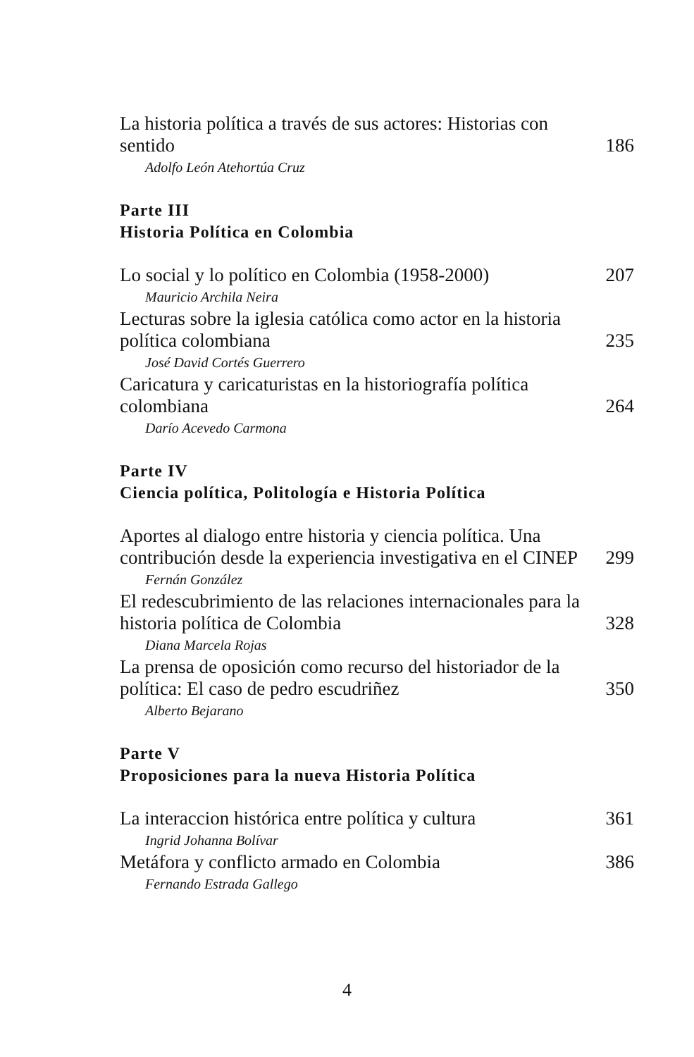La historia política a través de sus actores: Historias con sentido 186
Adolfo León Atehortúa Cruz
Parte III
Historia Política en Colombia
Lo social y lo político en Colombia (1958-2000) 207
Mauricio Archila Neira
Lecturas sobre la iglesia católica como actor en la historia política colombiana 235
José David Cortés Guerrero
Caricatura y caricaturistas en la historiografía política colombiana 264
Darío Acevedo Carmona
Parte IV
Ciencia política, Politología e Historia Política
Aportes al dialogo entre historia y ciencia política. Una contribución desde la experiencia investigativa en el CINEP 299
Fernán González
El redescubrimiento de las relaciones internacionales para la historia política de Colombia 328
Diana Marcela Rojas
La prensa de oposición como recurso del historiador de la política: El caso de pedro escudriñez 350
Alberto Bejarano
Parte V
Proposiciones para la nueva Historia Política
La interaccion histórica entre política y cultura 361
Ingrid Johanna Bolívar
Metáfora y conflicto armado en Colombia 386
Fernando Estrada Gallego
4